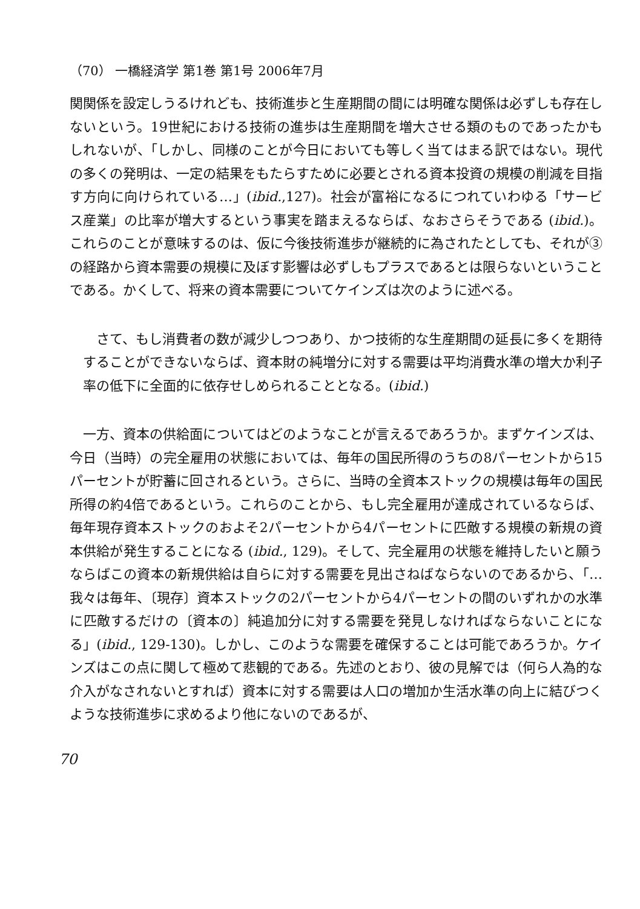（70） 一橋経済学 第1巻 第1号 2006年7月
関関係を設定しうるけれども、技術進歩と生産期間の間には明確な関係は必ずしも存在しないという。19世紀における技術の進歩は生産期間を増大させる類のものであったかもしれないが、「しかし、同様のことが今日においても等しく当てはまる訳ではない。現代の多くの発明は、一定の結果をもたらすために必要とされる資本投資の規模の削減を目指す方向に向けられている…」(ibid.,127)。社会が富裕になるにつれていわゆる「サービス産業」の比率が増大するという事実を踏まえるならば、なおさらそうである (ibid.)。これらのことが意味するのは、仮に今後技術進歩が継続的に為されたとしても、それが③の経路から資本需要の規模に及ぼす影響は必ずしもプラスであるとは限らないということである。かくして、将来の資本需要についてケインズは次のように述べる。
さて、もし消費者の数が減少しつつあり、かつ技術的な生産期間の延長に多くを期待することができないならば、資本財の純増分に対する需要は平均消費水準の増大か利子率の低下に全面的に依存せしめられることとなる。(ibid.)
一方、資本の供給面についてはどのようなことが言えるであろうか。まずケインズは、今日（当時）の完全雇用の状態においては、毎年の国民所得のうちの8パーセントから15パーセントが貯蓄に回されるという。さらに、当時の全資本ストックの規模は毎年の国民所得の約4倍であるという。これらのことから、もし完全雇用が達成されているならば、毎年現存資本ストックのおよそ2パーセントから4パーセントに匹敵する規模の新規の資本供給が発生することになる (ibid., 129)。そして、完全雇用の状態を維持したいと願うならばこの資本の新規供給は自らに対する需要を見出さねばならないのであるから、「…我々は毎年、〔現存〕資本ストックの2パーセントから4パーセントの間のいずれかの水準に匹敵するだけの〔資本の〕純追加分に対する需要を発見しなければならないことになる」(ibid., 129-130)。しかし、このような需要を確保することは可能であろうか。ケインズはこの点に関して極めて悲観的である。先述のとおり、彼の見解では（何ら人為的な介入がなされないとすれば）資本に対する需要は人口の増加か生活水準の向上に結びつくような技術進歩に求めるより他にないのであるが、
70